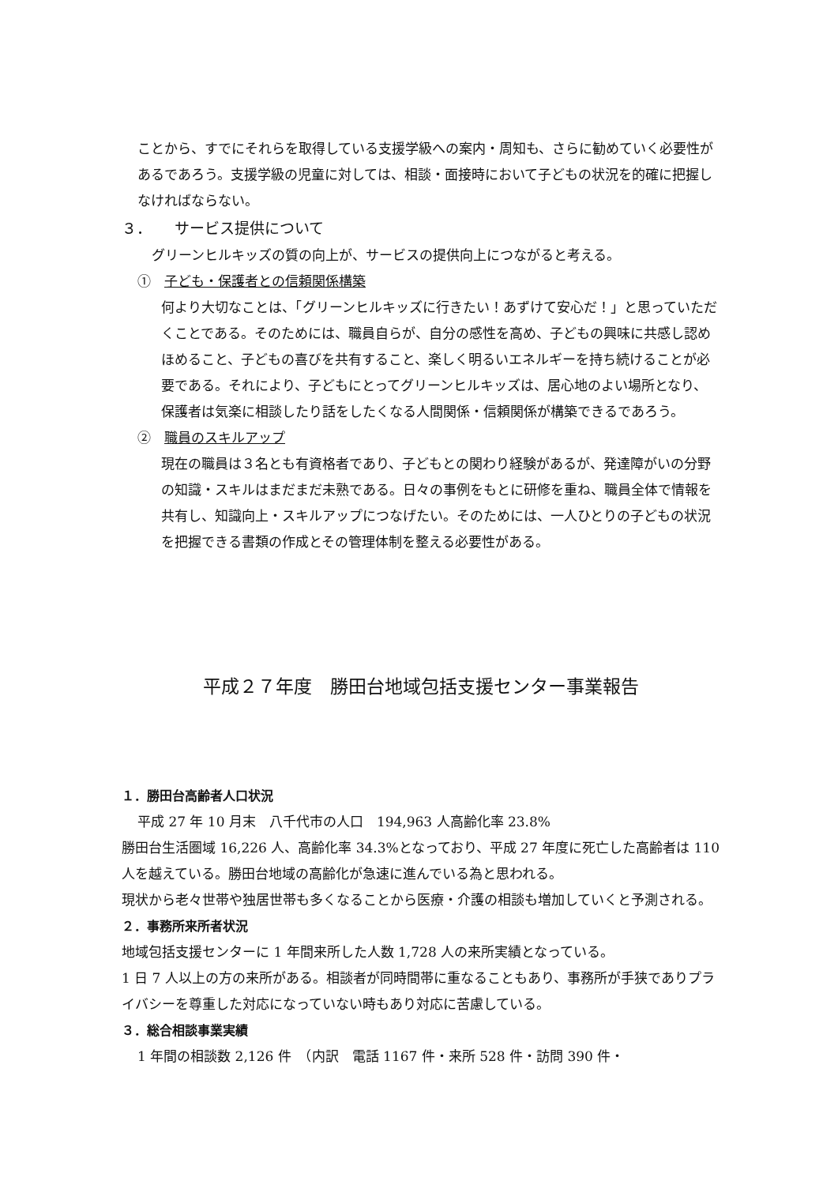ことから、すでにそれらを取得している支援学級への案内・周知も、さらに勧めていく必要性があるであろう。支援学級の児童に対しては、相談・面接時において子どもの状況を的確に把握しなければならない。
３．　　サービス提供について
グリーンヒルキッズの質の向上が、サービスの提供向上につながると考える。
①　子ども・保護者との信頼関係構築
何より大切なことは、「グリーンヒルキッズに行きたい！あずけて安心だ！」と思っていただくことである。そのためには、職員自らが、自分の感性を高め、子どもの興味に共感し認めほめること、子どもの喜びを共有すること、楽しく明るいエネルギーを持ち続けることが必要である。それにより、子どもにとってグリーンヒルキッズは、居心地のよい場所となり、保護者は気楽に相談したり話をしたくなる人間関係・信頼関係が構築できるであろう。
②　職員のスキルアップ
現在の職員は３名とも有資格者であり、子どもとの関わり経験があるが、発達障がいの分野の知識・スキルはまだまだ未熟である。日々の事例をもとに研修を重ね、職員全体で情報を共有し、知識向上・スキルアップにつなげたい。そのためには、一人ひとりの子どもの状況を把握できる書類の作成とその管理体制を整える必要性がある。
平成２７年度　勝田台地域包括支援センター事業報告
１．勝田台高齢者人口状況
平成 27 年 10 月末　八千代市の人口　194,963 人高齢化率 23.8%
勝田台生活圏域 16,226 人、高齢化率 34.3%となっており、平成 27 年度に死亡した高齢者は 110 人を越えている。勝田台地域の高齢化が急速に進んでいる為と思われる。
現状から老々世帯や独居世帯も多くなることから医療・介護の相談も増加していくと予測される。
２．事務所来所者状況
地域包括支援センターに 1 年間来所した人数 1,728 人の来所実績となっている。
1 日 7 人以上の方の来所がある。相談者が同時間帯に重なることもあり、事務所が手狭でありプライバシーを尊重した対応になっていない時もあり対応に苦慮している。
３．総合相談事業実績
1 年間の相談数 2,126 件　（内訳　電話 1167 件・来所 528 件・訪問 390 件・